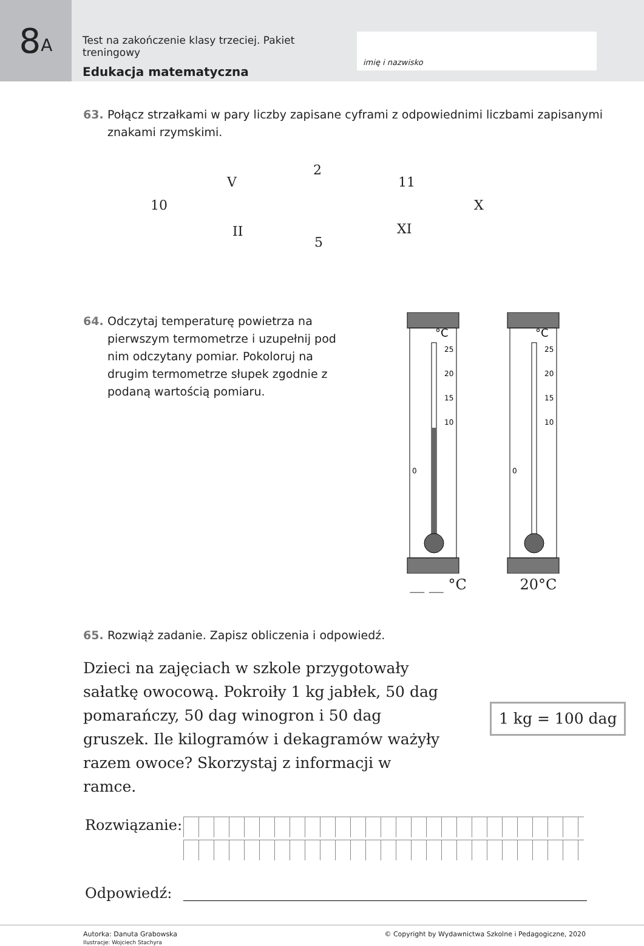8 A
Test na zakończenie klasy trzeciej. Pakiet treningowy
Edukacja matematyczna
imię i nazwisko
63. Połącz strzałkami w pary liczby zapisane cyframi z odpowiednimi liczbami zapisanymi znakami rzymskimi.
2
V 11
10 X
II XI
5
64. Odczytaj temperaturę powietrza na pierwszym termometrze i uzupełnij pod nim odczytany pomiar. Pokoloruj na drugim termometrze słupek zgodnie z podaną wartością pomiaru.
°C
25
20
15
10
0
__ __ °C
°C
25
20
15
10
0
20°C
65. Rozwiąż zadanie. Zapisz obliczenia i odpowiedź.
Dzieci na zajęciach w szkole przygotowały sałatkę owocową. Pokroiły 1 kg jabłek, 50 dag pomarańczy, 50 dag winogron i 50 dag gruszek. Ile kilogramów i dekagramów ważyły razem owoce? Skorzystaj z informacji w ramce.
1 kg = 100 dag
Rozwiązanie:
Odpowiedź:
Autorka: Danuta Grabowska
Ilustracje: Wojciech Stachyra
© Copyright by Wydawnictwa Szkolne i Pedagogiczne, 2020